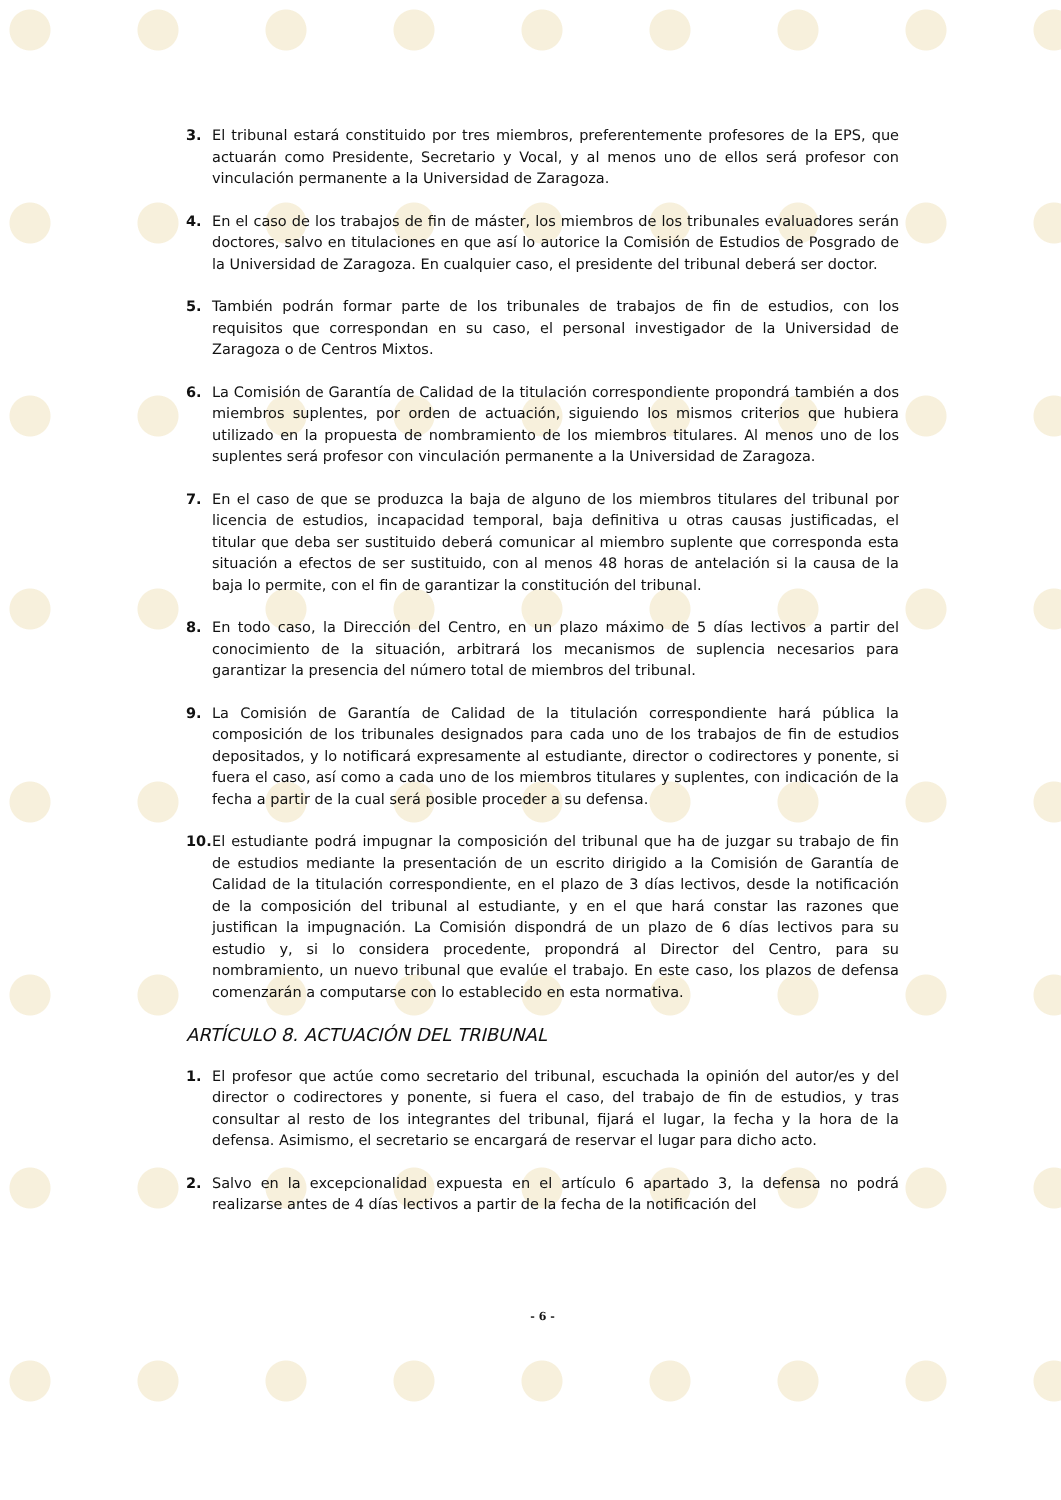3. El tribunal estará constituido por tres miembros, preferentemente profesores de la EPS, que actuarán como Presidente, Secretario y Vocal, y al menos uno de ellos será profesor con vinculación permanente a la Universidad de Zaragoza.
4. En el caso de los trabajos de fin de máster, los miembros de los tribunales evaluadores serán doctores, salvo en titulaciones en que así lo autorice la Comisión de Estudios de Posgrado de la Universidad de Zaragoza. En cualquier caso, el presidente del tribunal deberá ser doctor.
5. También podrán formar parte de los tribunales de trabajos de fin de estudios, con los requisitos que correspondan en su caso, el personal investigador de la Universidad de Zaragoza o de Centros Mixtos.
6. La Comisión de Garantía de Calidad de la titulación correspondiente propondrá también a dos miembros suplentes, por orden de actuación, siguiendo los mismos criterios que hubiera utilizado en la propuesta de nombramiento de los miembros titulares. Al menos uno de los suplentes será profesor con vinculación permanente a la Universidad de Zaragoza.
7. En el caso de que se produzca la baja de alguno de los miembros titulares del tribunal por licencia de estudios, incapacidad temporal, baja definitiva u otras causas justificadas, el titular que deba ser sustituido deberá comunicar al miembro suplente que corresponda esta situación a efectos de ser sustituido, con al menos 48 horas de antelación si la causa de la baja lo permite, con el fin de garantizar la constitución del tribunal.
8. En todo caso, la Dirección del Centro, en un plazo máximo de 5 días lectivos a partir del conocimiento de la situación, arbitrará los mecanismos de suplencia necesarios para garantizar la presencia del número total de miembros del tribunal.
9. La Comisión de Garantía de Calidad de la titulación correspondiente hará pública la composición de los tribunales designados para cada uno de los trabajos de fin de estudios depositados, y lo notificará expresamente al estudiante, director o codirectores y ponente, si fuera el caso, así como a cada uno de los miembros titulares y suplentes, con indicación de la fecha a partir de la cual será posible proceder a su defensa.
10.
El estudiante podrá impugnar la composición del tribunal que ha de juzgar su trabajo de fin de estudios mediante la presentación de un escrito dirigido a la Comisión de Garantía de Calidad de la titulación correspondiente, en el plazo de 3 días lectivos, desde la notificación de la composición del tribunal al estudiante, y en el que hará constar las razones que justifican la impugnación. La Comisión dispondrá de un plazo de 6 días lectivos para su estudio y, si lo considera procedente, propondrá al Director del Centro, para su nombramiento, un nuevo tribunal que evalúe el trabajo. En este caso, los plazos de defensa comenzarán a computarse con lo establecido en esta normativa.
ARTÍCULO 8. ACTUACIÓN DEL TRIBUNAL
1. El profesor que actúe como secretario del tribunal, escuchada la opinión del autor/es y del director o codirectores y ponente, si fuera el caso, del trabajo de fin de estudios, y tras consultar al resto de los integrantes del tribunal, fijará el lugar, la fecha y la hora de la defensa. Asimismo, el secretario se encargará de reservar el lugar para dicho acto.
2. Salvo en la excepcionalidad expuesta en el artículo 6 apartado 3, la defensa no podrá realizarse antes de 4 días lectivos a partir de la fecha de la notificación del
- 6 -